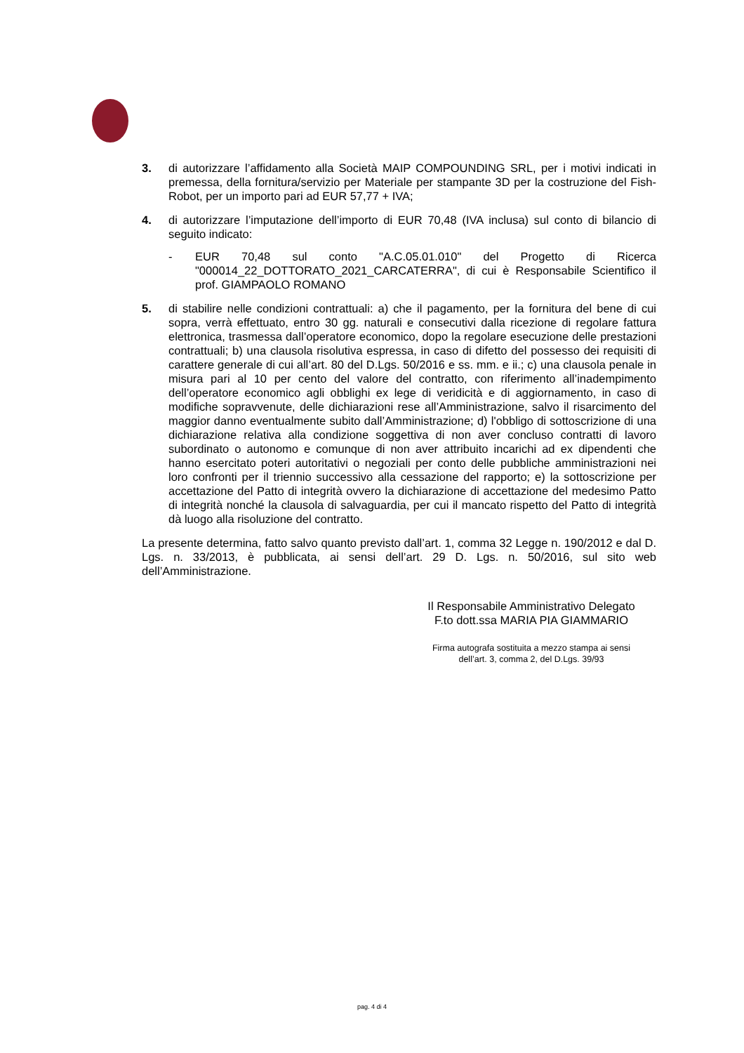3. di autorizzare l’affidamento alla Società MAIP COMPOUNDING SRL, per i motivi indicati in premessa, della fornitura/servizio per Materiale per stampante 3D per la costruzione del Fish-Robot, per un importo pari ad EUR 57,77 + IVA;
4. di autorizzare l’imputazione dell’importo di EUR 70,48 (IVA inclusa) sul conto di bilancio di seguito indicato:
- EUR 70,48 sul conto "A.C.05.01.010" del Progetto di Ricerca "000014_22_DOTTORATO_2021_CARCATERRA", di cui è Responsabile Scientifico il prof. GIAMPAOLO ROMANO
5. di stabilire nelle condizioni contrattuali: a) che il pagamento, per la fornitura del bene di cui sopra, verrà effettuato, entro 30 gg. naturali e consecutivi dalla ricezione di regolare fattura elettronica, trasmessa dall’operatore economico, dopo la regolare esecuzione delle prestazioni contrattuali; b) una clausola risolutiva espressa, in caso di difetto del possesso dei requisiti di carattere generale di cui all’art. 80 del D.Lgs. 50/2016 e ss. mm. e ii.; c) una clausola penale in misura pari al 10 per cento del valore del contratto, con riferimento all’inadempimento dell’operatore economico agli obblighi ex lege di veridicità e di aggiornamento, in caso di modifiche sopravvenute, delle dichiarazioni rese all’Amministrazione, salvo il risarcimento del maggior danno eventualmente subito dall’Amministrazione; d) l'obbligo di sottoscrizione di una dichiarazione relativa alla condizione soggettiva di non aver concluso contratti di lavoro subordinato o autonomo e comunque di non aver attribuito incarichi ad ex dipendenti che hanno esercitato poteri autoritativi o negoziali per conto delle pubbliche amministrazioni nei loro confronti per il triennio successivo alla cessazione del rapporto; e) la sottoscrizione per accettazione del Patto di integrità ovvero la dichiarazione di accettazione del medesimo Patto di integrità nonché la clausola di salvaguardia, per cui il mancato rispetto del Patto di integrità dà luogo alla risoluzione del contratto.
La presente determina, fatto salvo quanto previsto dall’art. 1, comma 32 Legge n. 190/2012 e dal D. Lgs. n. 33/2013, è pubblicata, ai sensi dell’art. 29 D. Lgs. n. 50/2016, sul sito web dell’Amministrazione.
Il Responsabile Amministrativo Delegato
F.to dott.ssa MARIA PIA GIAMMARIO
Firma autografa sostituita a mezzo stampa ai sensi
dell’art. 3, comma 2, del D.Lgs. 39/93
pag. 4 di 4